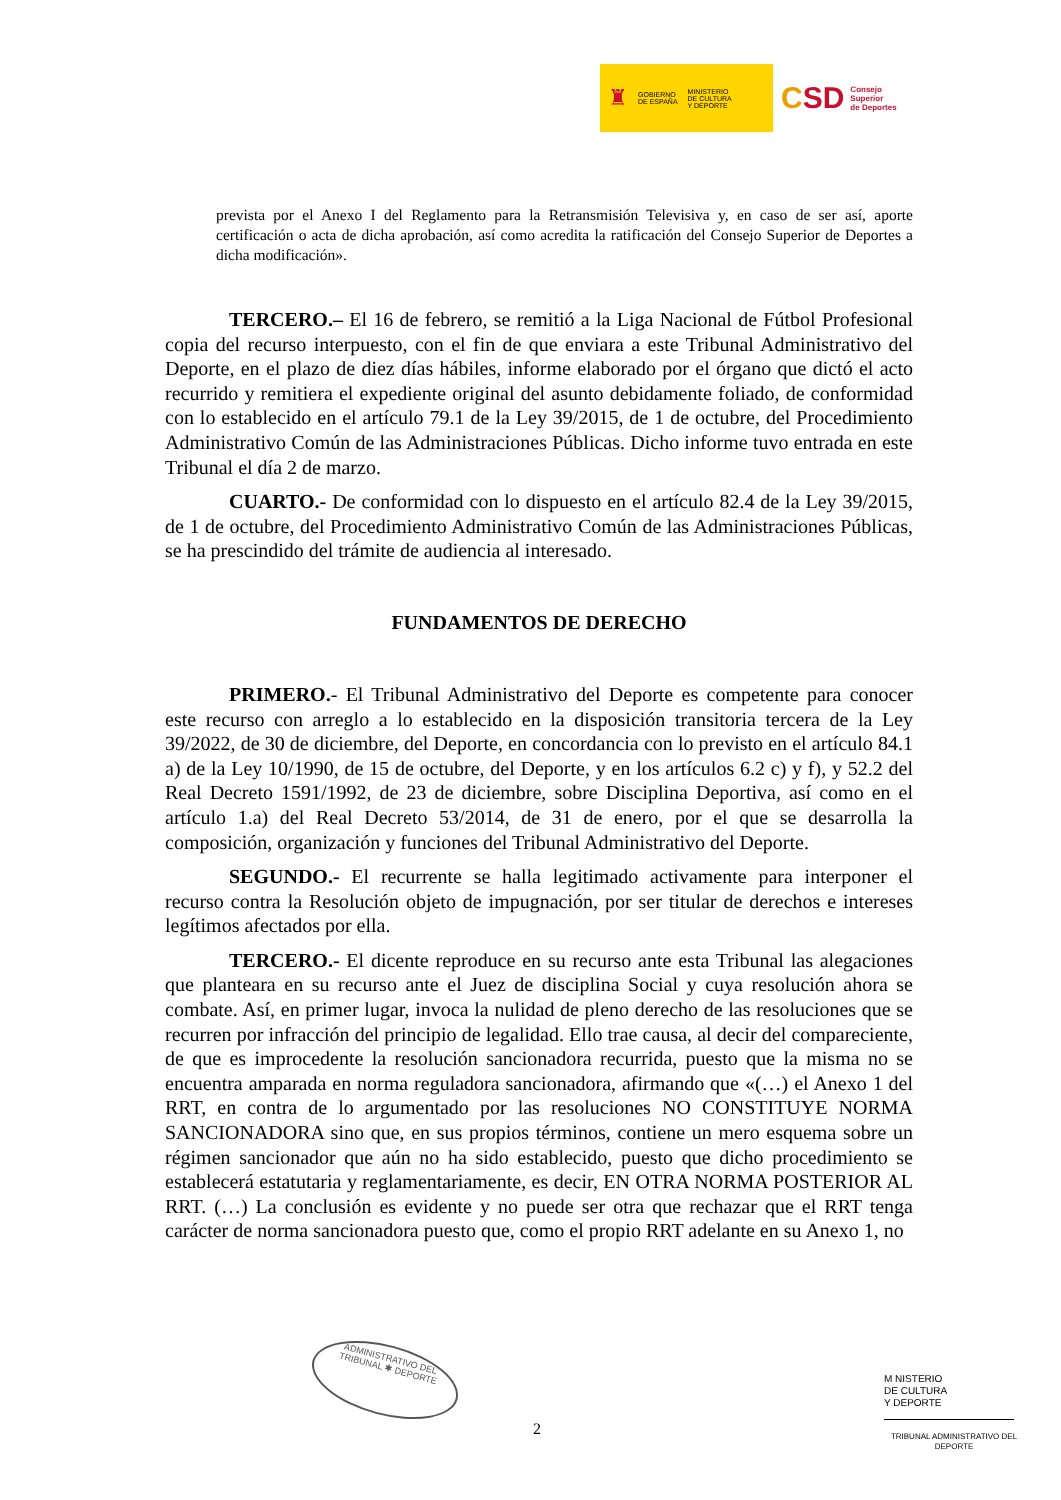♜ GOBIERNO
DE ESPAÑA MINISTERIO
DE CULTURA
Y DEPORTE
CSD Consejo
Superior
de Deportes
prevista por el Anexo I del Reglamento para la Retransmisión Televisiva y, en caso de ser así, aporte certificación o acta de dicha aprobación, así como acredita la ratificación del Consejo Superior de Deportes a dicha modificación».
TERCERO.– El 16 de febrero, se remitió a la Liga Nacional de Fútbol Profesional copia del recurso interpuesto, con el fin de que enviara a este Tribunal Administrativo del Deporte, en el plazo de diez días hábiles, informe elaborado por el órgano que dictó el acto recurrido y remitiera el expediente original del asunto debidamente foliado, de conformidad con lo establecido en el artículo 79.1 de la Ley 39/2015, de 1 de octubre, del Procedimiento Administrativo Común de las Administraciones Públicas. Dicho informe tuvo entrada en este Tribunal el día 2 de marzo.
CUARTO.- De conformidad con lo dispuesto en el artículo 82.4 de la Ley 39/2015, de 1 de octubre, del Procedimiento Administrativo Común de las Administraciones Públicas, se ha prescindido del trámite de audiencia al interesado.
FUNDAMENTOS DE DERECHO
PRIMERO.- El Tribunal Administrativo del Deporte es competente para conocer este recurso con arreglo a lo establecido en la disposición transitoria tercera de la Ley 39/2022, de 30 de diciembre, del Deporte, en concordancia con lo previsto en el artículo 84.1 a) de la Ley 10/1990, de 15 de octubre, del Deporte, y en los artículos 6.2 c) y f), y 52.2 del Real Decreto 1591/1992, de 23 de diciembre, sobre Disciplina Deportiva, así como en el artículo 1.a) del Real Decreto 53/2014, de 31 de enero, por el que se desarrolla la composición, organización y funciones del Tribunal Administrativo del Deporte.
SEGUNDO.- El recurrente se halla legitimado activamente para interponer el recurso contra la Resolución objeto de impugnación, por ser titular de derechos e intereses legítimos afectados por ella.
TERCERO.- El dicente reproduce en su recurso ante esta Tribunal las alegaciones que planteara en su recurso ante el Juez de disciplina Social y cuya resolución ahora se combate. Así, en primer lugar, invoca la nulidad de pleno derecho de las resoluciones que se recurren por infracción del principio de legalidad. Ello trae causa, al decir del compareciente, de que es improcedente la resolución sancionadora recurrida, puesto que la misma no se encuentra amparada en norma reguladora sancionadora, afirmando que «(…) el Anexo 1 del RRT, en contra de lo argumentado por las resoluciones NO CONSTITUYE NORMA SANCIONADORA sino que, en sus propios términos, contiene un mero esquema sobre un régimen sancionador que aún no ha sido establecido, puesto que dicho procedimiento se establecerá estatutaria y reglamentariamente, es decir, EN OTRA NORMA POSTERIOR AL RRT. (…) La conclusión es evidente y no puede ser otra que rechazar que el RRT tenga carácter de norma sancionadora puesto que, como el propio RRT adelante en su Anexo 1, no
ADMINISTRATIVO DEL
TRIBUNAL ✱ DEPORTE
2
M NISTERIO
DE CULTURA
Y DEPORTE
TRIBUNAL ADMINISTRATIVO DEL DEPORTE